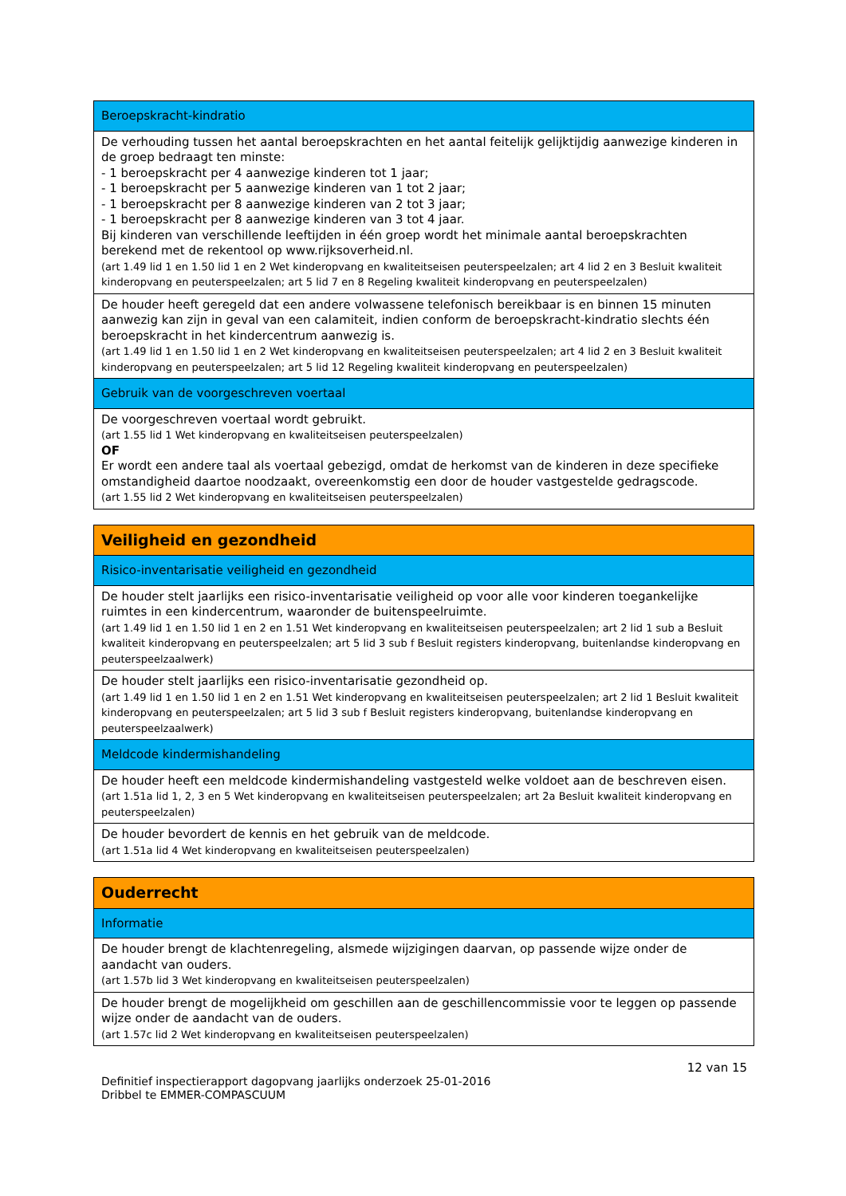| Beroepskracht-kindratio |
| De verhouding tussen het aantal beroepskrachten en het aantal feitelijk gelijktijdig aanwezige kinderen in de groep bedraagt ten minste: - 1 beroepskracht per 4 aanwezige kinderen tot 1 jaar; - 1 beroepskracht per 5 aanwezige kinderen van 1 tot 2 jaar; - 1 beroepskracht per 8 aanwezige kinderen van 2 tot 3 jaar; - 1 beroepskracht per 8 aanwezige kinderen van 3 tot 4 jaar. Bij kinderen van verschillende leeftijden in één groep wordt het minimale aantal beroepskrachten berekend met de rekentool op www.rijksoverheid.nl. (art 1.49 lid 1 en 1.50 lid 1 en 2 Wet kinderopvang en kwaliteitseisen peuterspeelzalen; art 4 lid 2 en 3 Besluit kwaliteit kinderopvang en peuterspeelzalen; art 5 lid 7 en 8 Regeling kwaliteit kinderopvang en peuterspeelzalen) |
| De houder heeft geregeld dat een andere volwassene telefonisch bereikbaar is en binnen 15 minuten aanwezig kan zijn in geval van een calamiteit, indien conform de beroepskracht-kindratio slechts één beroepskracht in het kindercentrum aanwezig is. (art 1.49 lid 1 en 1.50 lid 1 en 2 Wet kinderopvang en kwaliteitseisen peuterspeelzalen; art 4 lid 2 en 3 Besluit kwaliteit kinderopvang en peuterspeelzalen; art 5 lid 12 Regeling kwaliteit kinderopvang en peuterspeelzalen) |
| Gebruik van de voorgeschreven voertaal |
| De voorgeschreven voertaal wordt gebruikt. (art 1.55 lid 1 Wet kinderopvang en kwaliteitseisen peuterspeelzalen) OF Er wordt een andere taal als voertaal gebezigd, omdat de herkomst van de kinderen in deze specifieke omstandigheid daartoe noodzaakt, overeenkomstig een door de houder vastgestelde gedragscode. (art 1.55 lid 2 Wet kinderopvang en kwaliteitseisen peuterspeelzalen) |
| Veiligheid en gezondheid |
| Risico-inventarisatie veiligheid en gezondheid |
| De houder stelt jaarlijks een risico-inventarisatie veiligheid op voor alle voor kinderen toegankelijke ruimtes in een kindercentrum, waaronder de buitenspeelruimte. (art 1.49 lid 1 en 1.50 lid 1 en 2 en 1.51 Wet kinderopvang en kwaliteitseisen peuterspeelzalen; art 2 lid 1 sub a Besluit kwaliteit kinderopvang en peuterspeelzalen; art 5 lid 3 sub f Besluit registers kinderopvang, buitenlandse kinderopvang en peuterspeelzaalwerk) |
| De houder stelt jaarlijks een risico-inventarisatie gezondheid op. (art 1.49 lid 1 en 1.50 lid 1 en 2 en 1.51 Wet kinderopvang en kwaliteitseisen peuterspeelzalen; art 2 lid 1 Besluit kwaliteit kinderopvang en peuterspeelzalen; art 5 lid 3 sub f Besluit registers kinderopvang, buitenlandse kinderopvang en peuterspeelzaalwerk) |
| Meldcode kindermishandeling |
| De houder heeft een meldcode kindermishandeling vastgesteld welke voldoet aan de beschreven eisen. (art 1.51a lid 1, 2, 3 en 5 Wet kinderopvang en kwaliteitseisen peuterspeelzalen; art 2a Besluit kwaliteit kinderopvang en peuterspeelzalen) |
| De houder bevordert de kennis en het gebruik van de meldcode. (art 1.51a lid 4 Wet kinderopvang en kwaliteitseisen peuterspeelzalen) |
| Ouderrecht |
| Informatie |
| De houder brengt de klachtenregeling, alsmede wijzigingen daarvan, op passende wijze onder de aandacht van ouders. (art 1.57b lid 3 Wet kinderopvang en kwaliteitseisen peuterspeelzalen) |
| De houder brengt de mogelijkheid om geschillen aan de geschillencommissie voor te leggen op passende wijze onder de aandacht van de ouders. (art 1.57c lid 2 Wet kinderopvang en kwaliteitseisen peuterspeelzalen) |
12 van 15
Definitief inspectierapport dagopvang jaarlijks onderzoek 25-01-2016
Dribbel te EMMER-COMPASCUUM